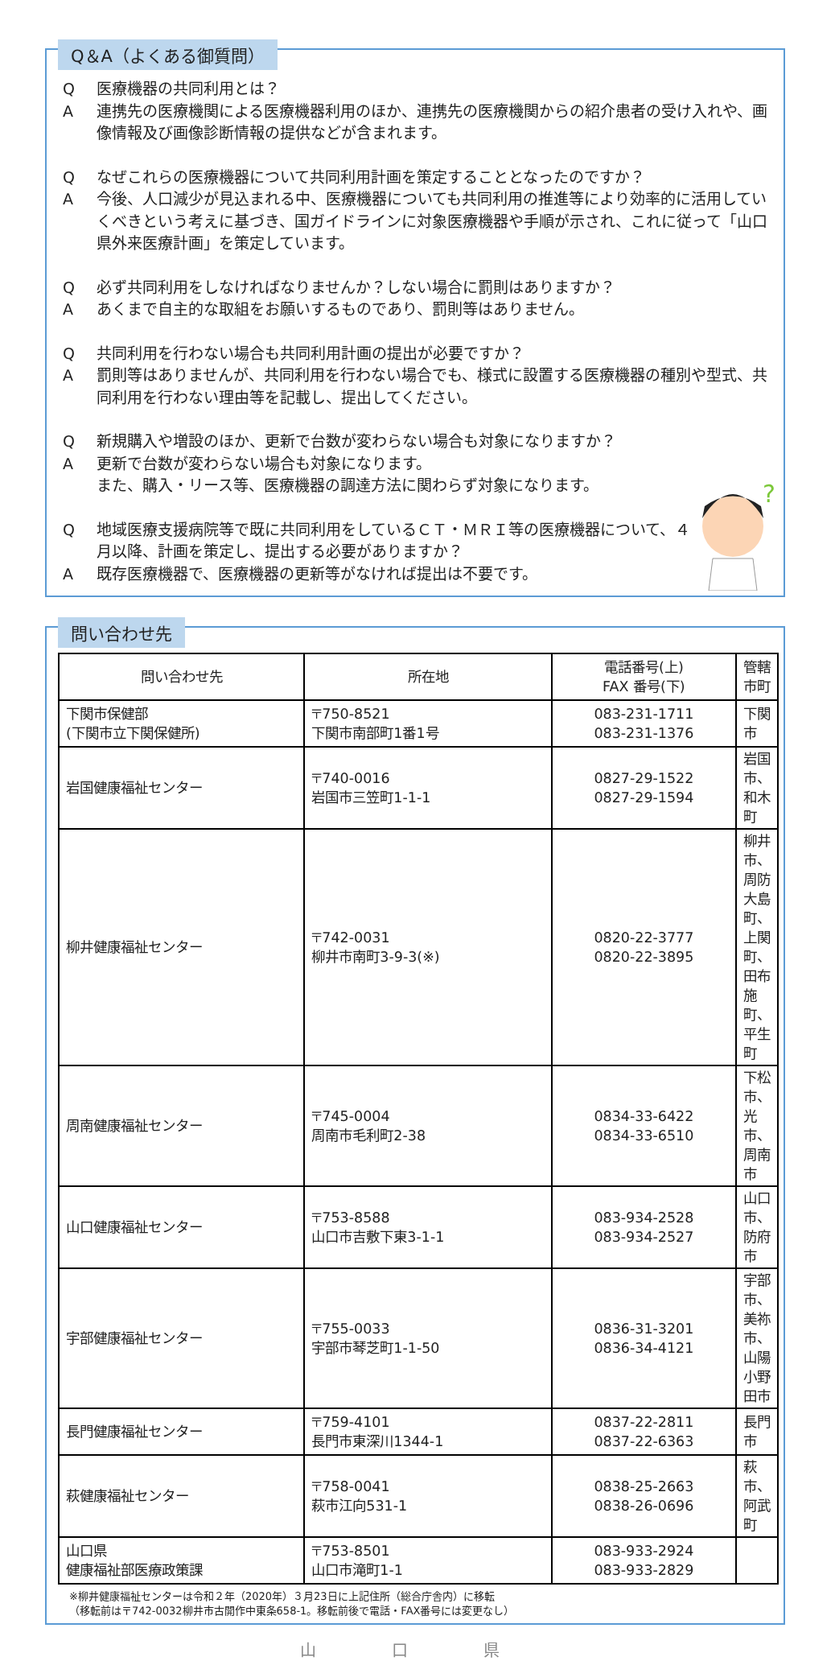Q＆A（よくある御質問）
Q医療機器の共同利用とは？
A連携先の医療機関による医療機器利用のほか、連携先の医療機関からの紹介患者の受け入れや、画像情報及び画像診断情報の提供などが含まれます。
Qなぜこれらの医療機器について共同利用計画を策定することとなったのですか？
A今後、人口減少が見込まれる中、医療機器についても共同利用の推進等により効率的に活用していくべきという考えに基づき、国ガイドラインに対象医療機器や手順が示され、これに従って「山口県外来医療計画」を策定しています。
Q必ず共同利用をしなければなりませんか？しない場合に罰則はありますか？
Aあくまで自主的な取組をお願いするものであり、罰則等はありません。
Q共同利用を行わない場合も共同利用計画の提出が必要ですか？
A罰則等はありませんが、共同利用を行わない場合でも、様式に設置する医療機器の種別や型式、共同利用を行わない理由等を記載し、提出してください。
Q新規購入や増設のほか、更新で台数が変わらない場合も対象になりますか？
A更新で台数が変わらない場合も対象になります。
また、購入・リース等、医療機器の調達方法に関わらず対象になります。
Q地域医療支援病院等で既に共同利用をしているＣＴ・ＭＲＩ等の医療機器について、４月以降、計画を策定し、提出する必要がありますか？
A既存医療機器で、医療機器の更新等がなければ提出は不要です。
?
問い合わせ先
| 問い合わせ先 | 所在地 | 電話番号(上) FAX 番号(下) | 管轄市町 |
| --- | --- | --- | --- |
| 下関市保健部 (下関市立下関保健所) | 〒750-8521 下関市南部町1番1号 | 083-231-1711 083-231-1376 | 下関市 |
| 岩国健康福祉センター | 〒740-0016 岩国市三笠町1-1-1 | 0827-29-1522 0827-29-1594 | 岩国市、和木町 |
| 柳井健康福祉センター | 〒742-0031 柳井市南町3-9-3(※) | 0820-22-3777 0820-22-3895 | 柳井市、周防大島町、上関町、田布施町、平生町 |
| 周南健康福祉センター | 〒745-0004 周南市毛利町2-38 | 0834-33-6422 0834-33-6510 | 下松市、光市、周南市 |
| 山口健康福祉センター | 〒753-8588 山口市吉敷下東3-1-1 | 083-934-2528 083-934-2527 | 山口市、防府市 |
| 宇部健康福祉センター | 〒755-0033 宇部市琴芝町1-1-50 | 0836-31-3201 0836-34-4121 | 宇部市、美祢市、山陽小野田市 |
| 長門健康福祉センター | 〒759-4101 長門市東深川1344-1 | 0837-22-2811 0837-22-6363 | 長門市 |
| 萩健康福祉センター | 〒758-0041 萩市江向531-1 | 0838-25-2663 0838-26-0696 | 萩市、阿武町 |
| 山口県 健康福祉部医療政策課 | 〒753-8501 山口市滝町1-1 | 083-933-2924 083-933-2829 | |
※柳井健康福祉センターは令和２年（2020年）３月23日に上記住所（総合庁舎内）に移転
（移転前は〒742-0032柳井市古開作中東条658-1。移転前後で電話・FAX番号には変更なし）
山 口 県